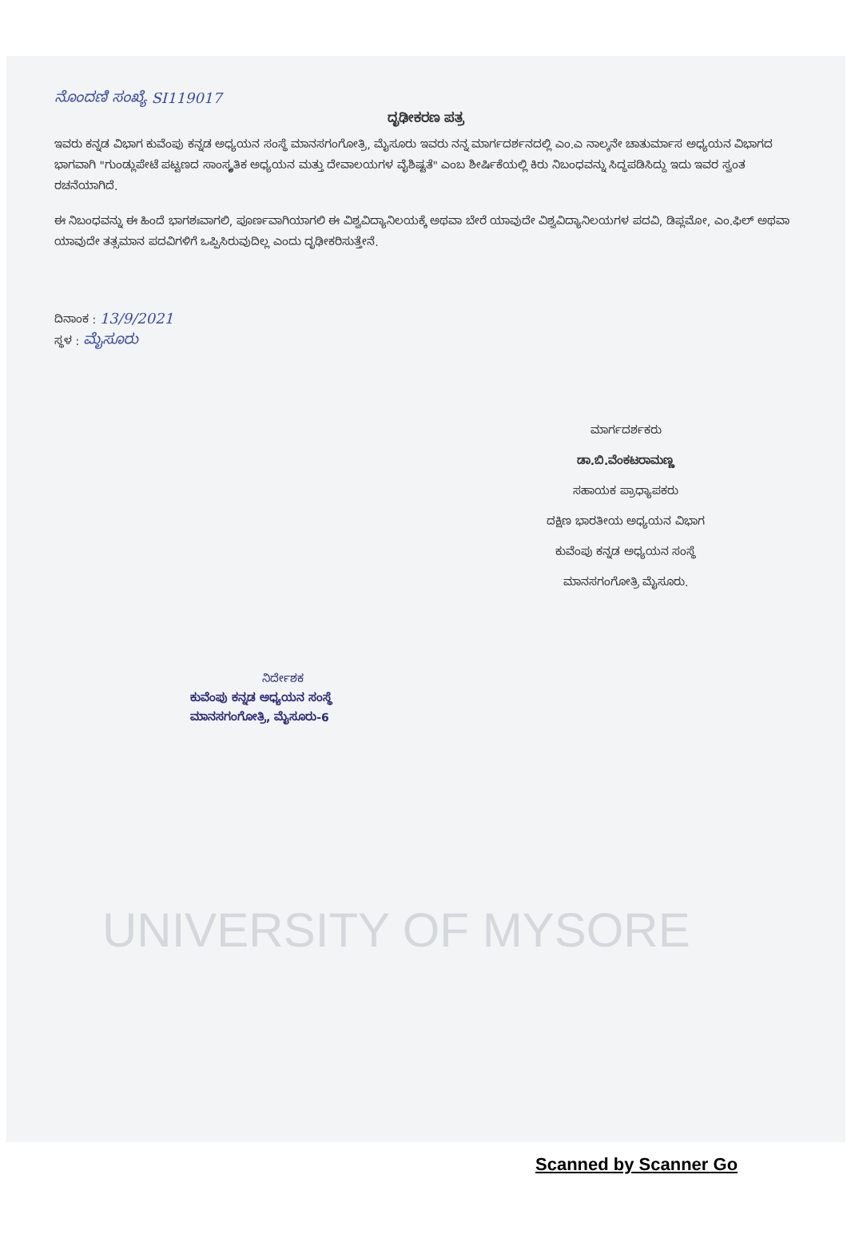UNIVERSITY OF MYSORE
ನೊಂದಣಿ ಸಂಖ್ಯೆ SI119017
ದೃಢೀಕರಣ ಪತ್ರ
ಇವರು ಕನ್ನಡ ವಿಭಾಗ ಕುವೆಂಪು ಕನ್ನಡ ಅಧ್ಯಯನ ಸಂಸ್ಥೆ ಮಾನಸಗಂಗೋತ್ರಿ, ಮೈಸೂರು ಇವರು ನನ್ನ ಮಾರ್ಗದರ್ಶನದಲ್ಲಿ ಎಂ.ಎ ನಾಲ್ಕನೇ ಚಾತುರ್ಮಾಸ ಅಧ್ಯಯನ ವಿಭಾಗದ ಭಾಗವಾಗಿ "ಗುಂಡ್ಲುಪೇಟೆ ಪಟ್ಟಣದ ಸಾಂಸ್ಕೃತಿಕ ಅಧ್ಯಯನ ಮತ್ತು ದೇವಾಲಯಗಳ ವೈಶಿಷ್ಟತೆ" ಎಂಬ ಶೀರ್ಷಿಕೆಯಲ್ಲಿ ಕಿರು ನಿಬಂಧವನ್ನು ಸಿದ್ಧಪಡಿಸಿದ್ದು ಇದು ಇವರ ಸ್ವಂತ ರಚನೆಯಾಗಿದೆ.
ಈ ನಿಬಂಧವನ್ನು ಈ ಹಿಂದೆ ಭಾಗಶಃವಾಗಲಿ, ಪೂರ್ಣವಾಗಿಯಾಗಲಿ ಈ ವಿಶ್ವವಿದ್ಯಾನಿಲಯಕ್ಕೆ ಅಥವಾ ಬೇರೆ ಯಾವುದೇ ವಿಶ್ವವಿದ್ಯಾನಿಲಯಗಳ ಪದವಿ, ಡಿಪ್ಲಮೋ, ಎಂ.ಫಿಲ್ ಅಥವಾ ಯಾವುದೇ ತತ್ಸಮಾನ ಪದವಿಗಳಿಗೆ ಒಪ್ಪಿಸಿರುವುದಿಲ್ಲ ಎಂದು ದೃಢೀಕರಿಸುತ್ತೇನೆ.
ದಿನಾಂಕ : 13/9/2021
ಸ್ಥಳ : ಮೈಸೂರು
ಮಾರ್ಗದರ್ಶಕರು
ಡಾ.ಬಿ.ವೆಂಕಟರಾಮಣ್ಣ
ಸಹಾಯಕ ಪ್ರಾಧ್ಯಾಪಕರು
ದಕ್ಷಿಣ ಭಾರತೀಯ ಅಧ್ಯಯನ ವಿಭಾಗ
ಕುವೆಂಪು ಕನ್ನಡ ಅಧ್ಯಯನ ಸಂಸ್ಥೆ
ಮಾನಸಗಂಗೋತ್ರಿ ಮೈಸೂರು.
ನಿರ್ದೇಶಕ
ಕುವೆಂಪು ಕನ್ನಡ ಅಧ್ಯಯನ ಸಂಸ್ಥೆ
ಮಾನಸಗಂಗೋತ್ರಿ, ಮೈಸೂರು-6
Scanned by Scanner Go